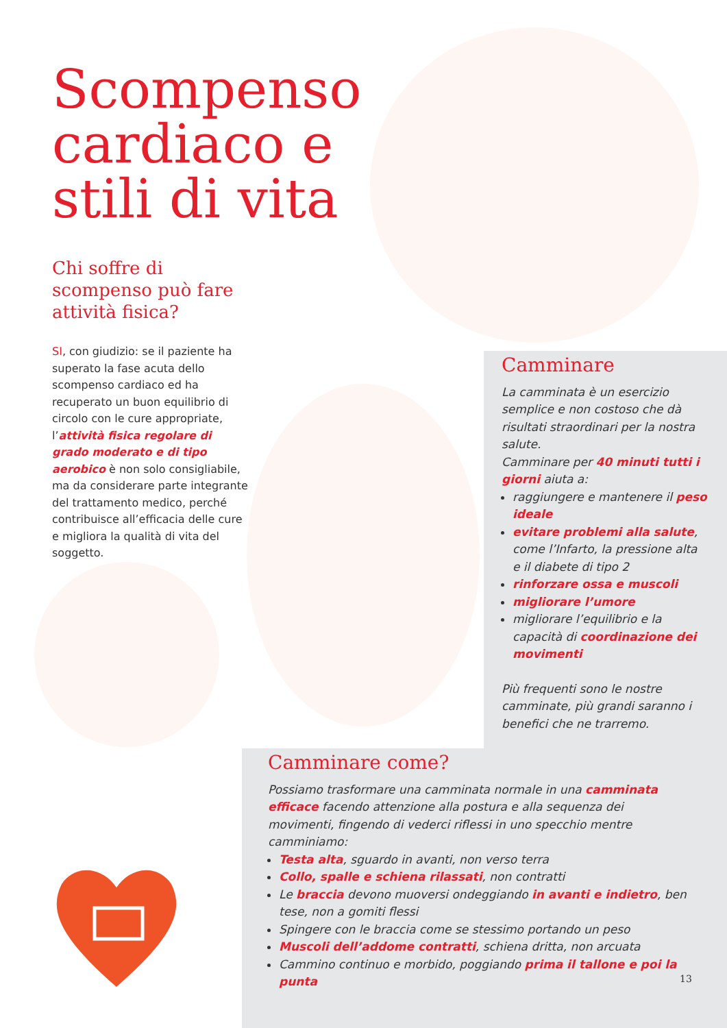Scompenso cardiaco e stili di vita
Chi soffre di scompenso può fare attività fisica?
SI, con giudizio: se il paziente ha superato la fase acuta dello scompenso cardiaco ed ha recuperato un buon equilibrio di circolo con le cure appropriate, l’attività fisica regolare di grado moderato e di tipo aerobico è non solo consigliabile, ma da considerare parte integrante del trattamento medico, perché contribuisce all’efficacia delle cure e migliora la qualità di vita del soggetto.
Camminare
La camminata è un esercizio semplice e non costoso che dà risultati straordinari per la nostra salute.
Camminare per 40 minuti tutti i giorni aiuta a:
raggiungere e mantenere il peso ideale
evitare problemi alla salute, come l’Infarto, la pressione alta e il diabete di tipo 2
rinforzare ossa e muscoli
migliorare l’umore
migliorare l’equilibrio e la capacità di coordinazione dei movimenti
Più frequenti sono le nostre camminate, più grandi saranno i benefici che ne trarremo.
Camminare come?
Possiamo trasformare una camminata normale in una camminata efficace facendo attenzione alla postura e alla sequenza dei movimenti, fingendo di vederci riflessi in uno specchio mentre camminiamo:
Testa alta, sguardo in avanti, non verso terra
Collo, spalle e schiena rilassati, non contratti
Le braccia devono muoversi ondeggiando in avanti e indietro, ben tese, non a gomiti flessi
Spingere con le braccia come se stessimo portando un peso
Muscoli dell’addome contratti, schiena dritta, non arcuata
Cammino continuo e morbido, poggiando prima il tallone e poi la punta
13